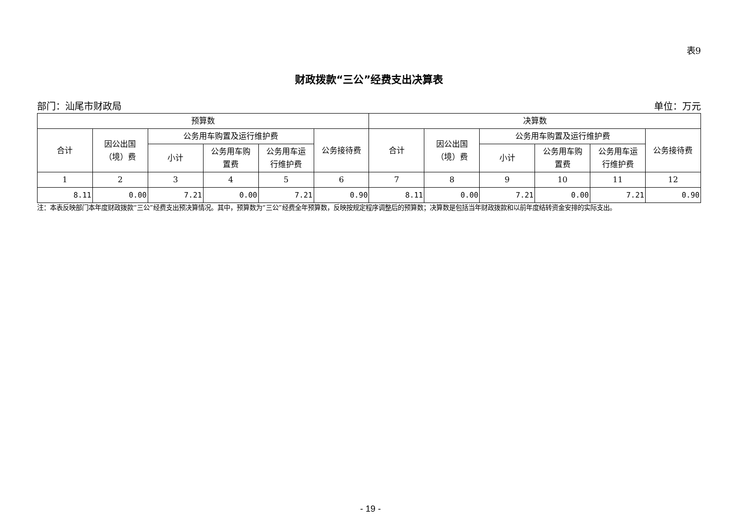表9
财政拨款“三公”经费支出决算表
部门：汕尾市财政局 单位：万元
| 预算数 | | | | | | 决算数 | | | | | |
| --- | --- | --- | --- | --- | --- | --- | --- | --- | --- | --- | --- |
| 合计 | 因公出国 （境）费 | 公务用车购置及运行维护费 | | | 公务接待费 | 合计 | 因公出国 （境）费 | 公务用车购置及运行维护费 | | | 公务接待费 |
| | | 小计 | 公务用车购 置费 | 公务用车运 行维护费 | | | | 小计 | 公务用车购 置费 | 公务用车运 行维护费 | |
| 1 | 2 | 3 | 4 | 5 | 6 | 7 | 8 | 9 | 10 | 11 | 12 |
| 8.11 | 0.00 | 7.21 | 0.00 | 7.21 | 0.90 | 8.11 | 0.00 | 7.21 | 0.00 | 7.21 | 0.90 |
注：本表反映部门本年度财政拨款“三公”经费支出预决算情况。其中，预算数为“三公”经费全年预算数，反映按规定程序调整后的预算数；决算数是包括当年财政拨款和以前年度结转资金安排的实际支出。
- 19 -